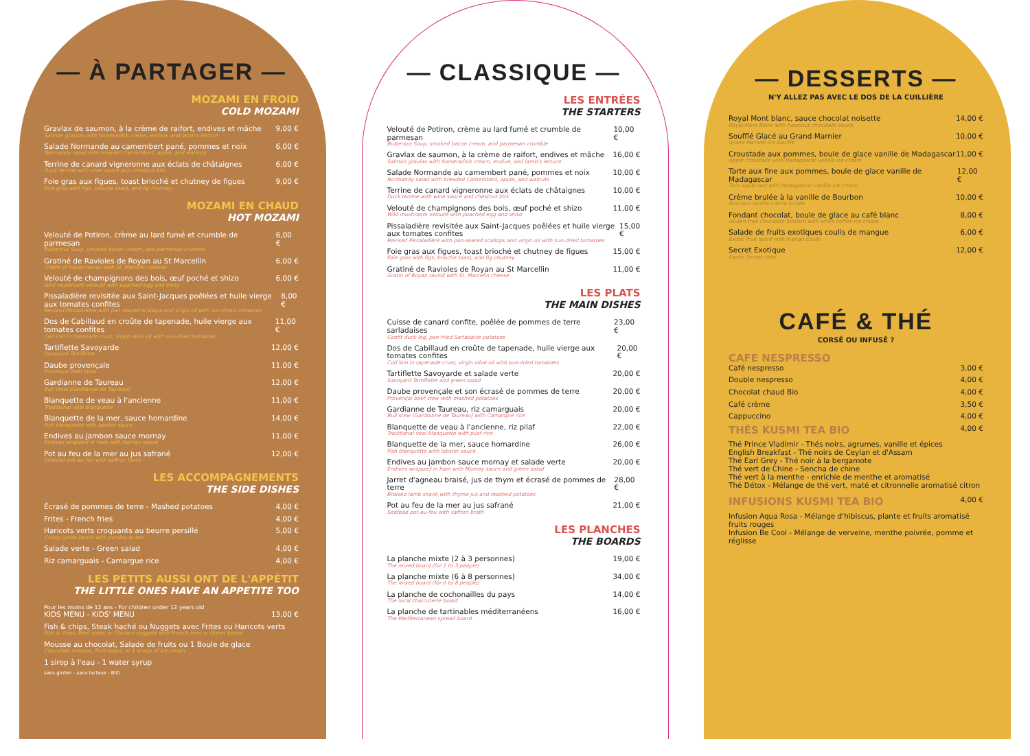— À PARTAGER —
MOZAMI EN FROID
COLD MOZAMI
Gravlax de saumon, à la crème de raifort, endives et mâche
Salmon gravlax with horseradish cream, endive, and lamb's lettuce 9,00 €
Salade Normande au camembert pané, pommes et noix
Normandy salad with breaded Camembert, apple, and walnuts 6,00 €
Terrine de canard vigneronne aux éclats de châtaignes
Duck terrine with wine sauce and chestnut bits 6,00 €
Foie gras aux figues, toast brioché et chutney de figues
Foie gras with figs, brioche toast, and fig chutney 9,00 €
MOZAMI EN CHAUD
HOT MOZAMI
Velouté de Potiron, crème au lard fumé et crumble de parmesan
Butternut Soup, smoked bacon cream, and parmesan crumble 6,00 €
Gratiné de Ravioles de Royan au St Marcellin
Gratin of Royan ravioli with St. Marcelin cheese 6,00 €
Velouté de champignons des bois, œuf poché et shizo
Wild mushroom velouté with poached egg and shiso 6,00 €
Pissaladière revisitée aux Saint-Jacques poêlées et huile vierge aux tomates confites
Revised Pissaladière with pan-seared scallops and virgin oil with sun-dried tomatoes 8,00 €
Dos de Cabillaud en croûte de tapenade, huile vierge aux tomates confites
Cod loin in tapenade crust, virgin olive oil with sun-dried tomatoes 11,00 €
Tartiflette Savoyarde
Savoyard Tartiflette 12,00 €
Daube provençale
Provençal beef stew 11,00 €
Gardianne de Taureau
Bull stew (Gardianne de Taureau) 12,00 €
Blanquette de veau à l'ancienne
Traditional veal blanquette 11,00 €
Blanquette de la mer, sauce homardine
Fish blanquette with lobster sauce 14,00 €
Endives au jambon sauce mornay
Endives wrapped in ham with Mornay sauce 11,00 €
Pot au feu de la mer au jus safrané
Seafood pot-au-feu with saffron broth 12,00 €
LES ACCOMPAGNEMENTS
THE SIDE DISHES
Écrasé de pommes de terre - Mashed potatoes 4,00 €
Frites - French fries 4,00 €
Haricots verts croquants au beurre persillé
Crispy green beans with parsley butter 5,00 €
Salade verte - Green salad 4,00 €
Riz camarguais - Camargue rice 4,00 €
LES PETITS AUSSI ONT DE L'APPÉTIT
THE LITTLE ONES HAVE AN APPETITE TOO
Pour les moins de 12 ans - For children under 12 years old
KIDS MENU - KIDS' MENU 13,00 €
Fish & chips, Steak haché ou Nuggets avec Frites ou Haricots verts
Fish & chips, Beef steak or Chicken nuggets with French fries or Green beans
Mousse au chocolat, Salade de fruits ou 1 Boule de glace
Chocolate mousse, Fruit salad, or 1 scoop of ice cream
1 sirop à l'eau - 1 water syrup
sans gluten - sans lactose - BIO
— CLASSIQUE —
LES ENTRÉES
THE STARTERS
Velouté de Potiron, crème au lard fumé et crumble de parmesan
Butternut Soup, smoked bacon cream, and parmesan crumble 10,00 €
Gravlax de saumon, à la crème de raifort, endives et mâche
Salmon gravlax with horseradish cream, endive, and lamb's lettuce 16,00 €
Salade Normande au camembert pané, pommes et noix
Normandy salad with breaded Camembert, apple, and walnuts 10,00 €
Terrine de canard vigneronne aux éclats de châtaignes
Duck terrine with wine sauce and chestnut bits 10,00 €
Velouté de champignons des bois, œuf poché et shizo
Wild mushroom velouté with poached egg and shiso 11,00 €
Pissaladière revisitée aux Saint-Jacques poêlées et huile vierge aux tomates confites
Revised Pissaladière with pan-seared scallops and virgin oil with sun-dried tomatoes 15,00 €
Foie gras aux figues, toast brioché et chutney de figues
Foie gras with figs, brioche toast, and fig chutney 15,00 €
Gratiné de Ravioles de Royan au St Marcellin
Gratin of Royan ravioli with St. Marcelin cheese 11,00 €
LES PLATS
THE MAIN DISHES
Cuisse de canard confite, poêlée de pommes de terre sarladaises
Confit duck leg, pan-fried Sarladaise potatoes 23,00 €
Dos de Cabillaud en croûte de tapenade, huile vierge aux tomates confites
Cod loin in tapenade crust, virgin olive oil with sun-dried tomatoes 20,00 €
Tartiflette Savoyarde et salade verte
Savoyard Tartiflette and green salad 20,00 €
Daube provençale et son écrasé de pommes de terre
Provençal beef stew with mashed potatoes 20,00 €
Gardianne de Taureau, riz camarguais
Bull stew (Gardianne de Taureau) with Camargue rice 20,00 €
Blanquette de veau à l'ancienne, riz pilaf
Traditional veal blanquette with pilaf rice 22,00 €
Blanquette de la mer, sauce homardine
Fish blanquette with lobster sauce 26,00 €
Endives au jambon sauce mornay et salade verte
Endives wrapped in ham with Mornay sauce and green salad 20,00 €
Jarret d'agneau braisé, jus de thym et écrasé de pommes de terre
Braised lamb shank with thyme jus and mashed potatoes 28,00 €
Pot au feu de la mer au jus safrané
Seafood pot-au-feu with saffron broth 21,00 €
LES PLANCHES
THE BOARDS
La planche mixte (2 à 3 personnes)
The mixed board (for 2 to 3 people) 19,00 €
La planche mixte (6 à 8 personnes)
The mixed board (for 6 to 8 people) 34,00 €
La planche de cochonailles du pays
The local charcuterie board 14,00 €
La planche de tartinables méditerranéens
The Mediterranean spread board 16,00 €
— DESSERTS —
N'Y ALLEZ PAS AVEC LE DOS DE LA CUILLIÈRE
Royal Mont blanc, sauce chocolat noisette
Royal Mont Blanc with hazelnut chocolate sauce 14,00 €
Soufflé Glacé au Grand Marnier
Grand Marnier Ice Soufflé 10,00 €
Croustade aux pommes, boule de glace vanille de Madagascar
Apple croustade with Madagascar vanilla ice cream 11,00 €
Tarte aux fine aux pommes, boule de glace vanille de Madagascar
Thin apple tart with Madagascar vanilla ice cream 12,00 €
Crème brulée à la vanille de Bourbon
Bourbon vanilla crème brûlée 10,00 €
Fondant chocolat, boule de glace au café blanc
Gluten-free chocolate fondant with white coffee ice cream 8,00 €
Salade de fruits exotiques coulis de mangue
Exotic fruit salad with mango coulis 6,00 €
Secret Exotique
Exotic Secret cake 12,00 €
CAFÉ & THÉ
CORSÉ OU INFUSÉ ?
CAFE NESPRESSO
Café nespresso 3,00 €
Double nespresso 4,00 €
Chocolat chaud Bio 4,00 €
Café crème 3,50 €
Cappuccino 4,00 €
THÉS KUSMI TEA BIO
4,00 €
Thé Prince Vladimir - Thés noirs, agrumes, vanille et épices
English Breakfast - Thé noirs de Ceylan et d'Assam
Thé Earl Grey - Thé noir à la bergamote
Thé vert de Chine - Sencha de chine
Thé vert à la menthe - enrichie de menthe et aromatisé
Thé Détox - Mélange de thé vert, maté et citronnelle aromatisé citron
INFUSIONS KUSMI TEA BIO
4,00 €
Infusion Aqua Rosa - Mélange d'hibiscus, plante et fruits aromatisé fruits rouges
Infusion Be Cool - Mélange de verveine, menthe poivrée, pomme et réglisse